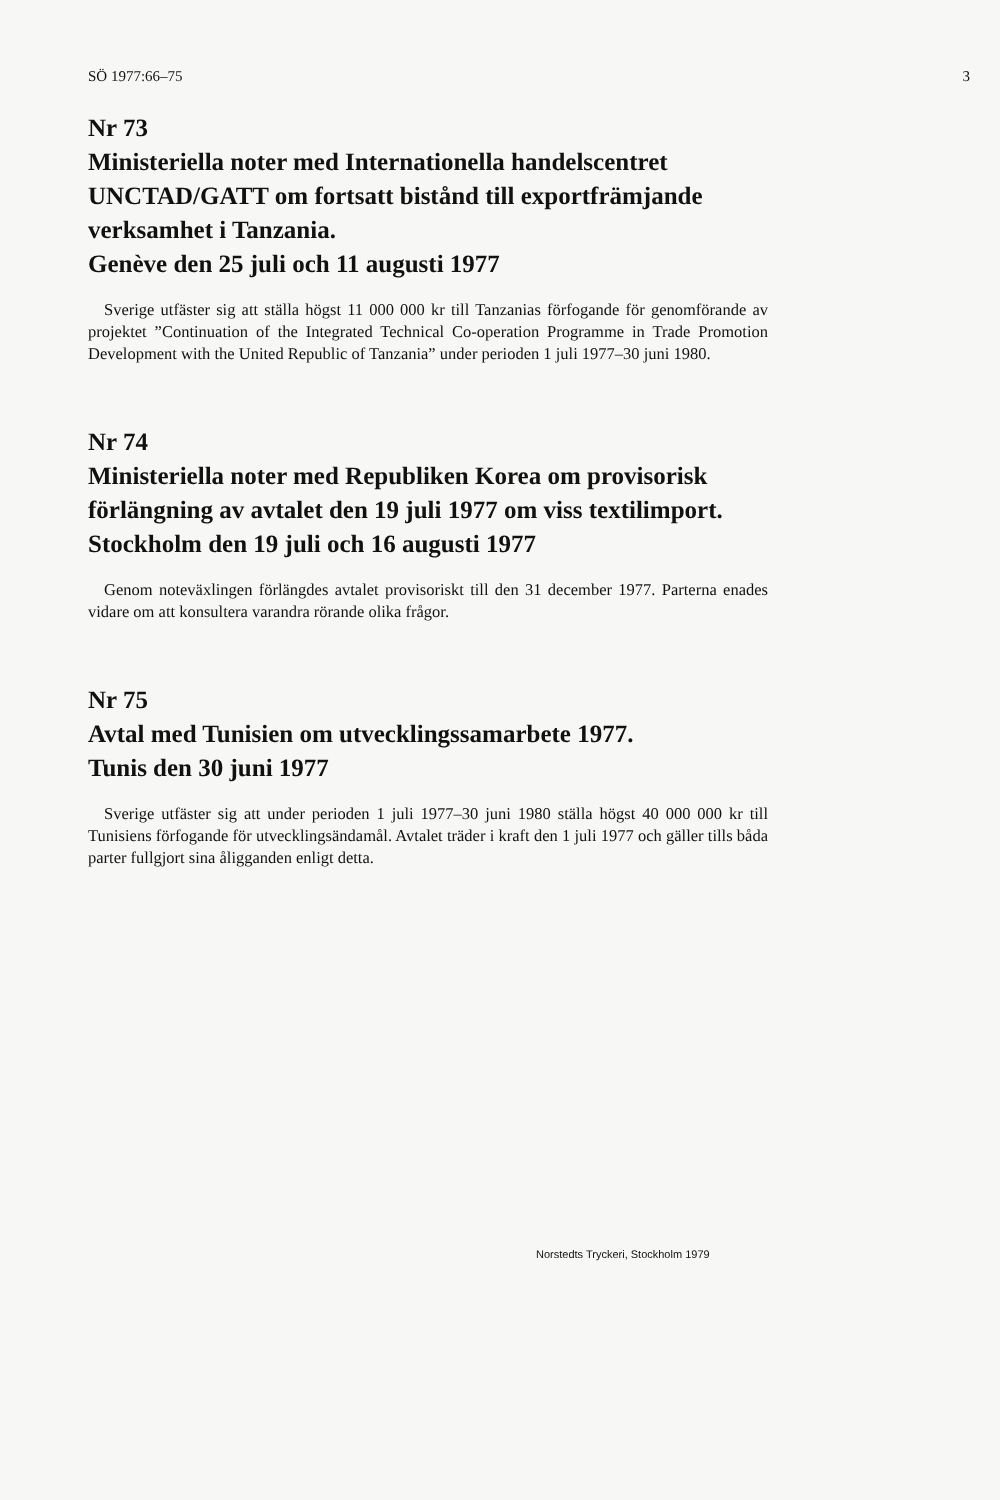SÖ 1977:66–75 3
Nr 73
Ministeriella noter med Internationella handelscentret UNCTAD/GATT om fortsatt bistånd till exportfrämjande verksamhet i Tanzania.
Genève den 25 juli och 11 augusti 1977
Sverige utfäster sig att ställa högst 11 000 000 kr till Tanzanias förfogande för genomförande av projektet ”Continuation of the Integrated Technical Co-operation Programme in Trade Promotion Development with the United Republic of Tanzania” under perioden 1 juli 1977–30 juni 1980.
Nr 74
Ministeriella noter med Republiken Korea om provisorisk förlängning av avtalet den 19 juli 1977 om viss textilimport.
Stockholm den 19 juli och 16 augusti 1977
Genom noteväxlingen förlängdes avtalet provisoriskt till den 31 december 1977. Parterna enades vidare om att konsultera varandra rörande olika frågor.
Nr 75
Avtal med Tunisien om utvecklingssamarbete 1977.
Tunis den 30 juni 1977
Sverige utfäster sig att under perioden 1 juli 1977–30 juni 1980 ställa högst 40 000 000 kr till Tunisiens förfogande för utvecklingsändamål. Avtalet träder i kraft den 1 juli 1977 och gäller tills båda parter fullgjort sina åligganden enligt detta.
Norstedts Tryckeri, Stockholm 1979